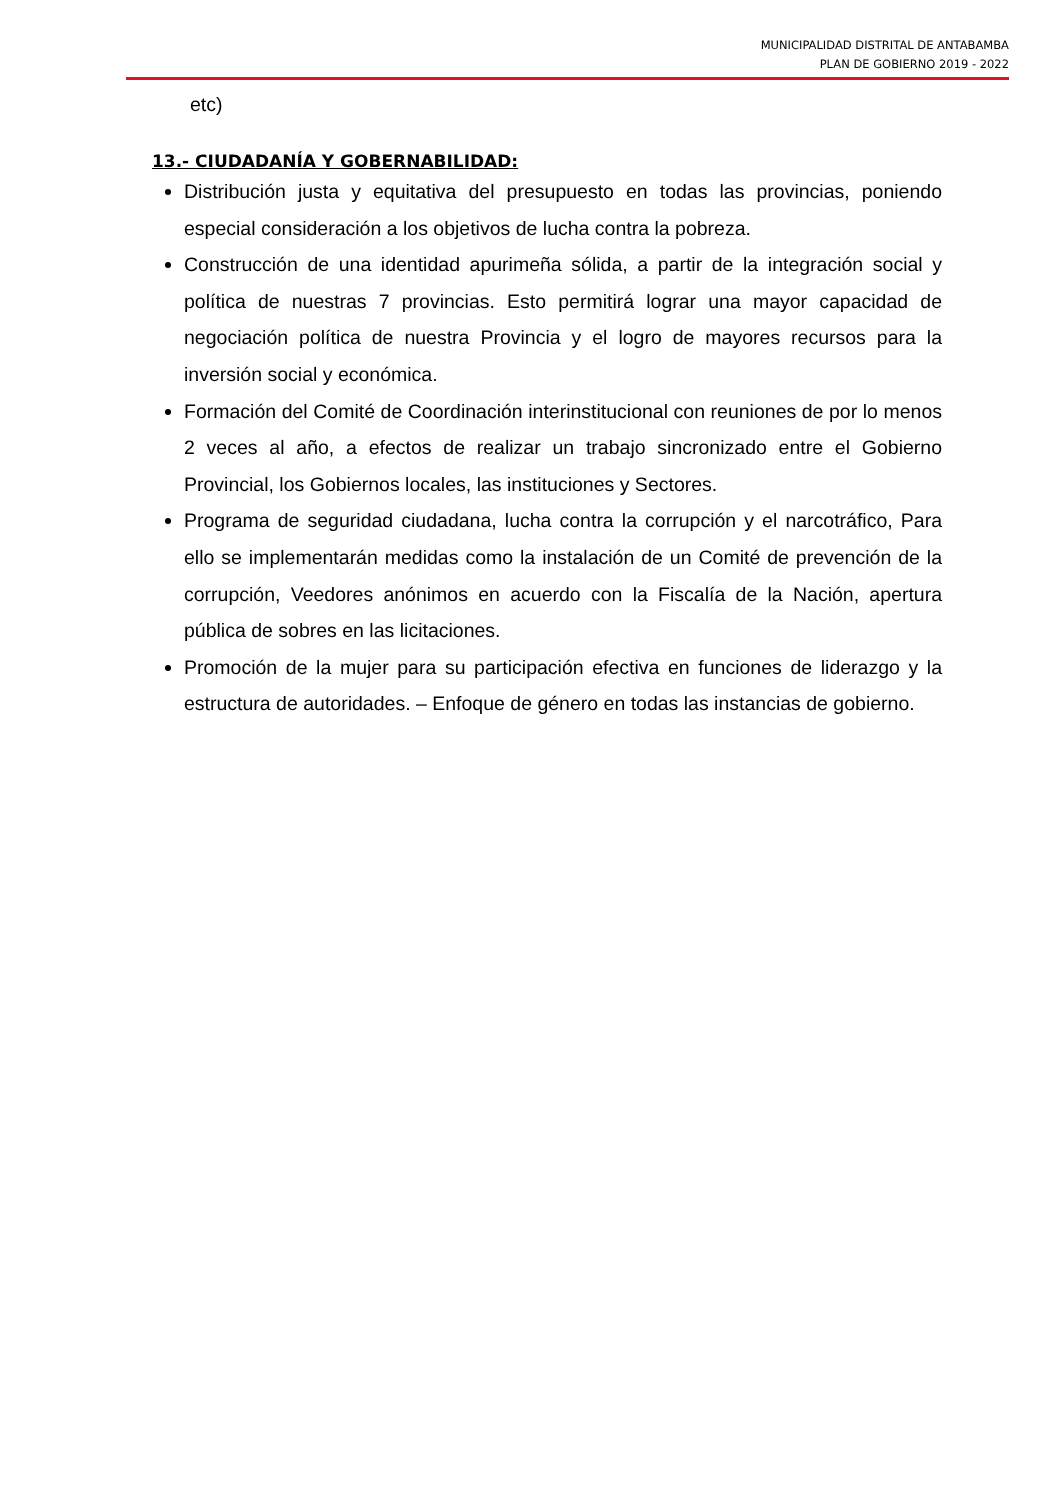MUNICIPALIDAD DISTRITAL DE ANTABAMBA
PLAN DE GOBIERNO 2019 - 2022
etc)
13.- CIUDADANÍA Y GOBERNABILIDAD:
Distribución justa y equitativa del presupuesto en todas las provincias, poniendo especial consideración a los objetivos de lucha contra la pobreza.
Construcción de una identidad apurimeña sólida, a partir de la integración social y política de nuestras 7 provincias. Esto permitirá lograr una mayor capacidad de negociación política de nuestra Provincia y el logro de mayores recursos para la inversión social y económica.
Formación del Comité de Coordinación interinstitucional con reuniones de por lo menos 2 veces al año, a efectos de realizar un trabajo sincronizado entre el Gobierno Provincial, los Gobiernos locales, las instituciones y Sectores.
Programa de seguridad ciudadana, lucha contra la corrupción y el narcotráfico, Para ello se implementarán medidas como la instalación de un Comité de prevención de la corrupción, Veedores anónimos en acuerdo con la Fiscalía de la Nación, apertura pública de sobres en las licitaciones.
Promoción de la mujer para su participación efectiva en funciones de liderazgo y la estructura de autoridades. – Enfoque de género en todas las instancias de gobierno.